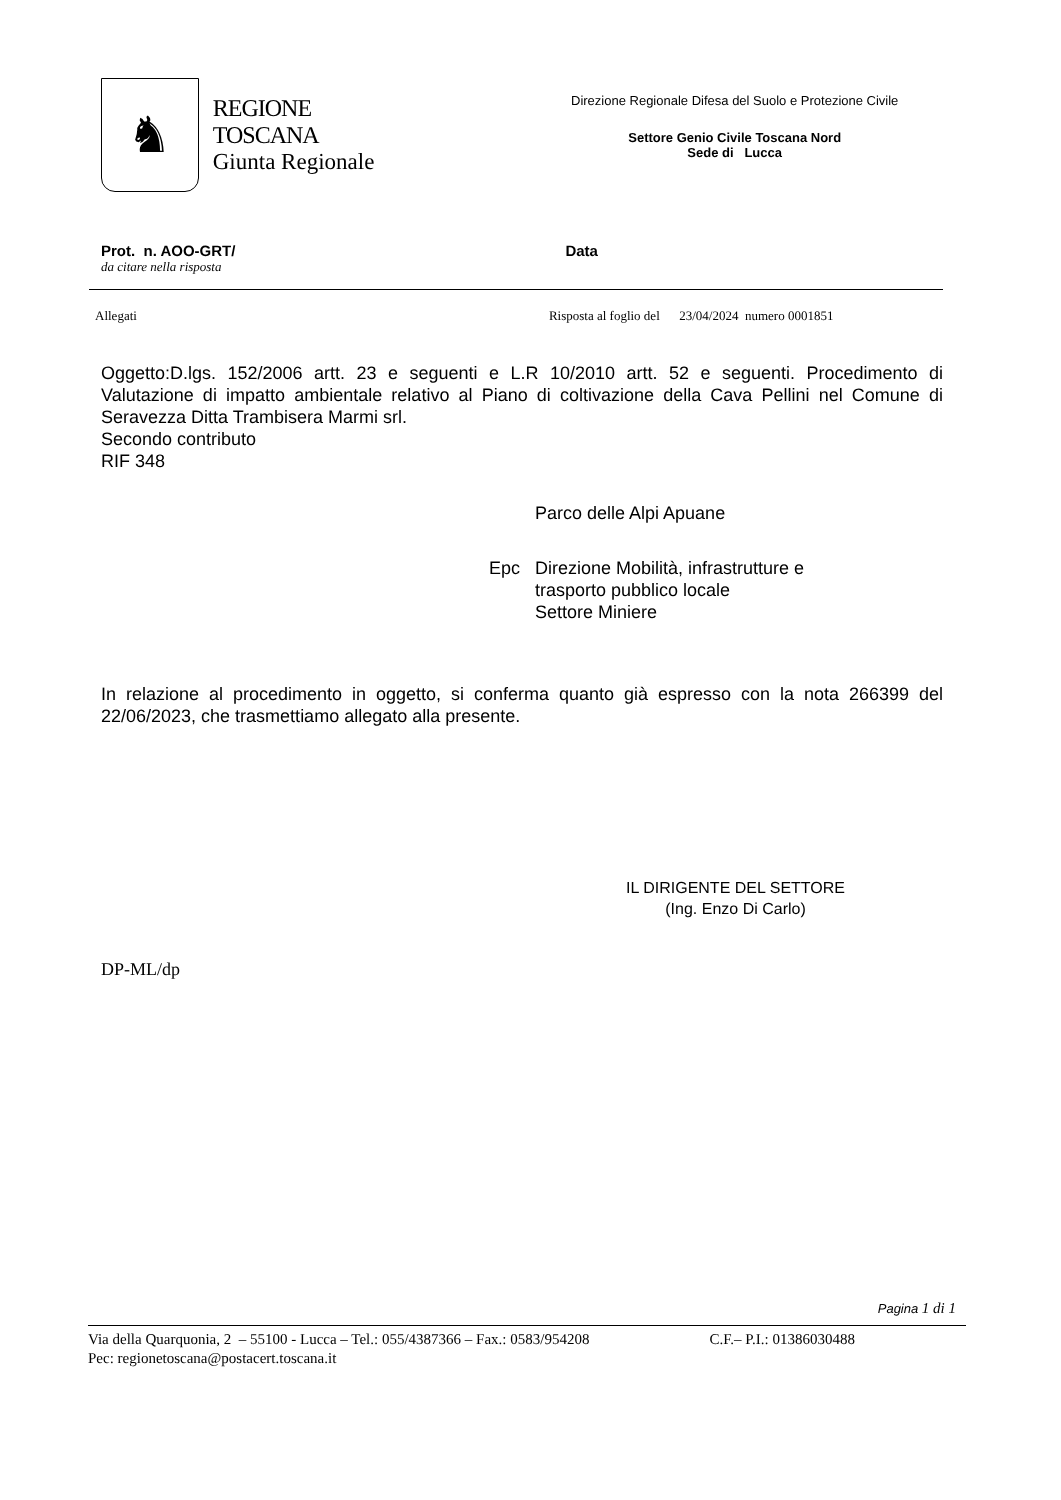♞
REGIONE TOSCANA
Giunta Regionale
Direzione Regionale Difesa del Suolo e Protezione Civile
Settore Genio Civile Toscana Nord
Sede di Lucca
Prot. n. AOO-GRT/ Data
da citare nella risposta
Allegati Risposta al foglio del 23/04/2024 numero 0001851
Oggetto:D.lgs. 152/2006 artt. 23 e seguenti e L.R 10/2010 artt. 52 e seguenti. Procedimento di Valutazione di impatto ambientale relativo al Piano di coltivazione della Cava Pellini nel Comune di Seravezza Ditta Trambisera Marmi srl.
Secondo contributo
RIF 348
Parco delle Alpi Apuane
Epc Direzione Mobilità, infrastrutture e
trasporto pubblico locale
Settore Miniere
In relazione al procedimento in oggetto, si conferma quanto già espresso con la nota 266399 del 22/06/2023, che trasmettiamo allegato alla presente.
IL DIRIGENTE DEL SETTORE
(Ing. Enzo Di Carlo)
DP-ML/dp
Pagina 1 di 1
Via della Quarquonia, 2 – 55100 - Lucca – Tel.: 055/4387366 – Fax.: 0583/954208 C.F.– P.I.: 01386030488
Pec: regionetoscana@postacert.toscana.it